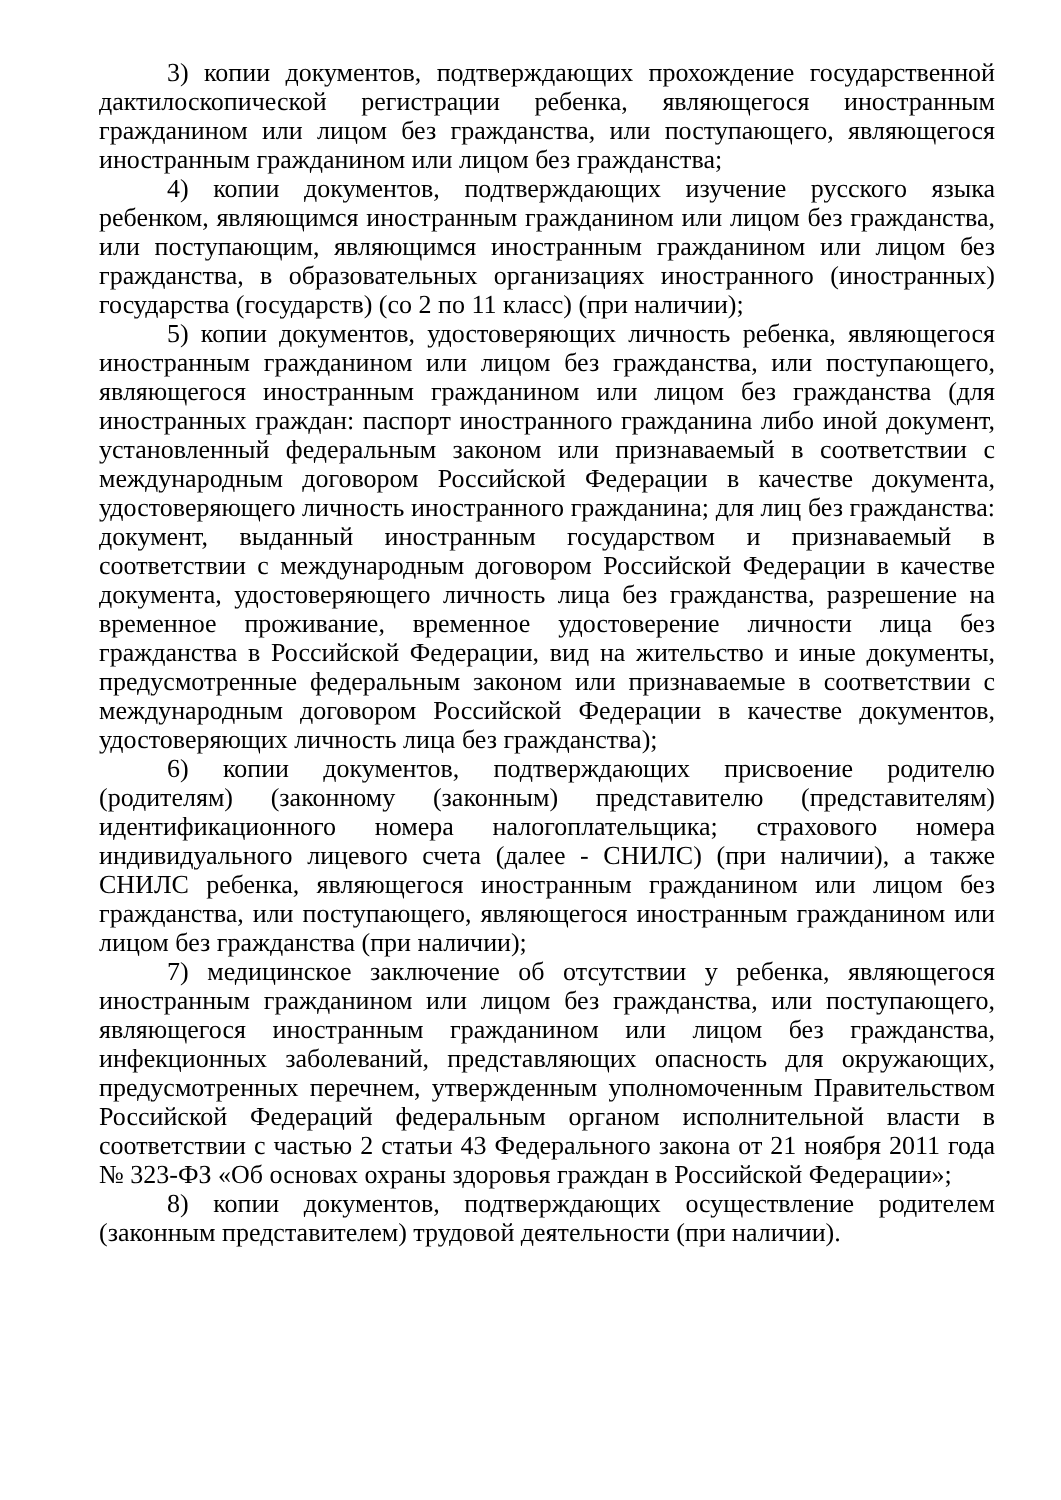3) копии документов, подтверждающих прохождение государственной дактилоскопической регистрации ребенка, являющегося иностранным гражданином или лицом без гражданства, или поступающего, являющегося иностранным гражданином или лицом без гражданства;
4) копии документов, подтверждающих изучение русского языка ребенком, являющимся иностранным гражданином или лицом без гражданства, или поступающим, являющимся иностранным гражданином или лицом без гражданства, в образовательных организациях иностранного (иностранных) государства (государств) (со 2 по 11 класс) (при наличии);
5) копии документов, удостоверяющих личность ребенка, являющегося иностранным гражданином или лицом без гражданства, или поступающего, являющегося иностранным гражданином или лицом без гражданства (для иностранных граждан: паспорт иностранного гражданина либо иной документ, установленный федеральным законом или признаваемый в соответствии с международным договором Российской Федерации в качестве документа, удостоверяющего личность иностранного гражданина; для лиц без гражданства: документ, выданный иностранным государством и признаваемый в соответствии с международным договором Российской Федерации в качестве документа, удостоверяющего личность лица без гражданства, разрешение на временное проживание, временное удостоверение личности лица без гражданства в Российской Федерации, вид на жительство и иные документы, предусмотренные федеральным законом или признаваемые в соответствии с международным договором Российской Федерации в качестве документов, удостоверяющих личность лица без гражданства);
6) копии документов, подтверждающих присвоение родителю (родителям) (законному (законным) представителю (представителям) идентификационного номера налогоплательщика; страхового номера индивидуального лицевого счета (далее - СНИЛС) (при наличии), а также СНИЛС ребенка, являющегося иностранным гражданином или лицом без гражданства, или поступающего, являющегося иностранным гражданином или лицом без гражданства (при наличии);
7) медицинское заключение об отсутствии у ребенка, являющегося иностранным гражданином или лицом без гражданства, или поступающего, являющегося иностранным гражданином или лицом без гражданства, инфекционных заболеваний, представляющих опасность для окружающих, предусмотренных перечнем, утвержденным уполномоченным Правительством Российской Федераций федеральным органом исполнительной власти в соответствии с частью 2 статьи 43 Федерального закона от 21 ноября 2011 года № 323-ФЗ «Об основах охраны здоровья граждан в Российской Федерации»;
8) копии документов, подтверждающих осуществление родителем (законным представителем) трудовой деятельности (при наличии).